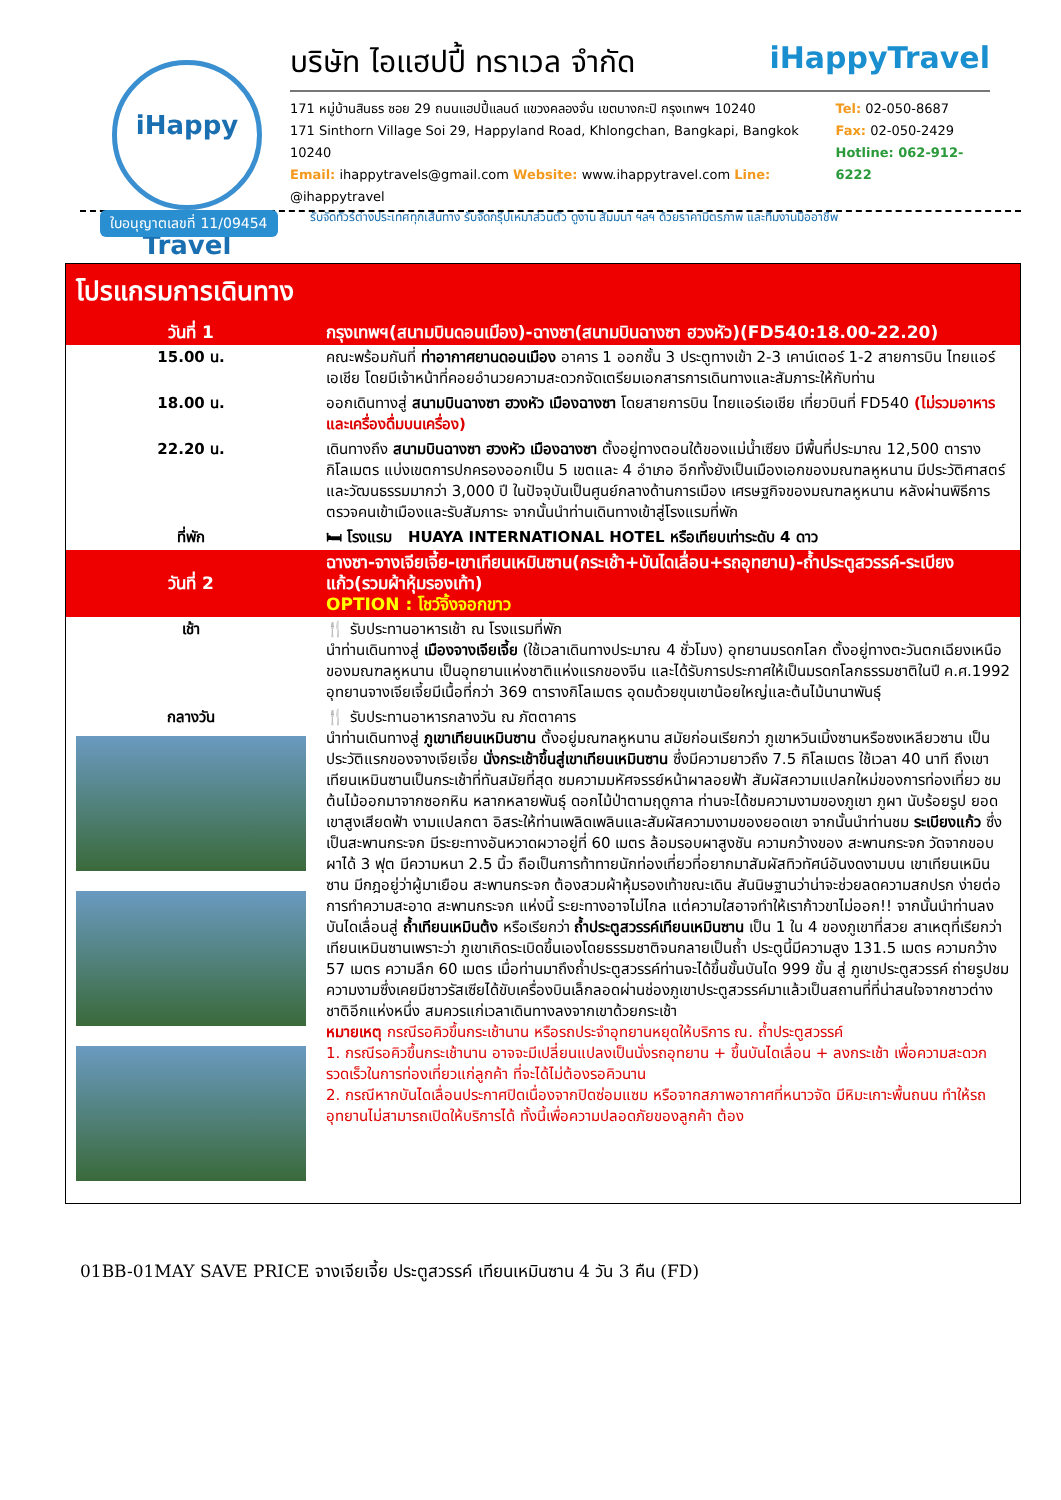iHappy Travel
บริษัท ไอแฮปปี้ ทราเวล จำกัด iHappyTravel
171 หมู่บ้านสินธร ซอย 29 ถนนแฮปปี้แลนด์ แขวงคลองจั่น เขตบางกะปิ กรุงเทพฯ 10240
171 Sinthorn Village Soi 29, Happyland Road, Khlongchan, Bangkapi, Bangkok 10240
Email: ihappytravels@gmail.com Website: www.ihappytravel.com Line: @ihappytravel
Tel: 02-050-8687
Fax: 02-050-2429
Hotline: 062-912-6222
รับจัดทัวร์ต่างประเทศทุกเส้นทาง รับจัดกรุ๊ปเหมาส่วนตัว ดูงาน สัมมนา ฯลฯ ด้วยราคามิตรภาพ และทีมงานมืออาชีพ
ใบอนุญาตเลขที่ 11/09454
โปรแกรมการเดินทาง
| วันที่ 1 | กรุงเทพฯ(สนามบินดอนเมือง)-ฉางซา(สนามบินฉางซา ฮวงหัว)(FD540:18.00-22.20) |
| 15.00 น. | คณะพร้อมกันที่ ท่าอากาศยานดอนเมือง อาคาร 1 ออกชั้น 3 ประตูทางเข้า 2-3 เคาน์เตอร์ 1-2 สายการบิน ไทยแอร์เอเชีย โดยมีเจ้าหน้าที่คอยอำนวยความสะดวกจัดเตรียมเอกสารการเดินทางและสัมภาระให้กับท่าน |
| 18.00 น. | ออกเดินทางสู่ สนามบินฉางซา ฮวงหัว เมืองฉางซา โดยสายการบิน ไทยแอร์เอเชีย เที่ยวบินที่ FD540 (ไม่รวมอาหารและเครื่องดื่มบนเครื่อง) |
| 22.20 น. | เดินทางถึง สนามบินฉางซา ฮวงหัว เมืองฉางซา ตั้งอยู่ทางตอนใต้ของแม่น้ำเซียง มีพื้นที่ประมาณ 12,500 ตารางกิโลเมตร แบ่งเขตการปกครองออกเป็น 5 เขตและ 4 อำเภอ อีกทั้งยังเป็นเมืองเอกของมณฑลหูหนาน มีประวัติศาสตร์และวัฒนธรรมมากว่า 3,000 ปี ในปัจจุบันเป็นศูนย์กลางด้านการเมือง เศรษฐกิจของมณฑลหูหนาน หลังผ่านพิธีการตรวจคนเข้าเมืองและรับสัมภาระ จากนั้นนำท่านเดินทางเข้าสู่โรงแรมที่พัก |
| ที่พัก | 🛏 โรงแรม HUAYA INTERNATIONAL HOTEL หรือเทียบเท่าระดับ 4 ดาว |
| วันที่ 2 | ฉางซา-จางเจียเจี้ย-เขาเทียนเหมินซาน(กระเช้า+บันไดเลื่อน+รถอุทยาน)-ถ้ำประตูสวรรค์-ระเบียงแก้ว(รวมผ้าหุ้มรองเท้า) OPTION : โชว์จิ้งจอกขาว |
| เช้า | 🍴 รับประทานอาหารเช้า ณ โรงแรมที่พัก นำท่านเดินทางสู่ เมืองจางเจียเจี้ย (ใช้เวลาเดินทางประมาณ 4 ชั่วโมง) อุทยานมรดกโลก ตั้งอยู่ทางตะวันตกเฉียงเหนือของมณฑลหูหนาน เป็นอุทยานแห่งชาติแห่งแรกของจีน และได้รับการประกาศให้เป็นมรดกโลกธรรมชาติในปี ค.ศ.1992 อุทยานจางเจียเจี้ยมีเนื้อที่กว่า 369 ตารางกิโลเมตร อุดมด้วยขุนเขาน้อยใหญ่และต้นไม้นานาพันธุ์ |
| กลางวัน | 🍴 รับประทานอาหารกลางวัน ณ ภัตตาคาร นำท่านเดินทางสู่ ภูเขาเทียนเหมินซาน ตั้งอยู่มณฑลหูหนาน สมัยก่อนเรียกว่า ภูเขาหวินเมิ้งซานหรือซงเหลียวซาน เป็นประวัติแรกของจางเจียเจี้ย นั่งกระเช้าขึ้นสู่เขาเทียนเหมินซาน ซึ่งมีความยาวถึง 7.5 กิโลเมตร ใช้เวลา 40 นาที ถึงเขาเทียนเหมินซานเป็นกระเช้าที่ทันสมัยที่สุด ชมความมหัศจรรย์หน้าผาลอยฟ้า สัมผัสความแปลกใหม่ของการท่องเที่ยว ชมต้นไม้ออกมาจากซอกหิน หลากหลายพันธุ์ ดอกไม้ป่าตามฤดูกาล ท่านจะได้ชมความงามของภูเขา ภูผา นับร้อยรูป ยอดเขาสูงเสียดฟ้า งามแปลกตา อิสระให้ท่านเพลิดเพลินและสัมผัสความงามของยอดเขา จากนั้นนำท่านชม ระเบียงแก้ว ซึ่งเป็นสะพานกระจก มีระยะทางอันหวาดผวาอยู่ที่ 60 เมตร ล้อมรอบผาสูงชัน ความกว้างของ สะพานกระจก วัดจากขอบผาได้ 3 ฟุต มีความหนา 2.5 นิ้ว ถือเป็นการท้าทายนักท่องเที่ยวที่อยากมาสัมผัสทิวทัศน์อันงดงามบน เขาเทียนเหมินซาน มีกฎอยู่ว่าผู้มาเยือน สะพานกระจก ต้องสวมผ้าหุ้มรองเท้าขณะเดิน สันนิษฐานว่าน่าจะช่วยลดความสกปรก ง่ายต่อการทำความสะอาด สะพานกระจก แห่งนี้ ระยะทางอาจไม่ไกล แต่ความใสอาจทำให้เราก้าวขาไม่ออก!! จากนั้นนำท่านลงบันไดเลื่อนสู่ ถ้ำเทียนเหมินต้ง หรือเรียกว่า ถ้ำประตูสวรรค์เทียนเหมินซาน เป็น 1 ใน 4 ของภูเขาที่สวย สาเหตุที่เรียกว่าเทียนเหมินซานเพราะว่า ภูเขาเกิดระเบิดขึ้นเองโดยธรรมชาติจนกลายเป็นถ้ำ ประตูนี้มีความสูง 131.5 เมตร ความกว้าง 57 เมตร ความลึก 60 เมตร เมื่อท่านมาถึงถ้ำประตูสวรรค์ท่านจะได้ขึ้นขั้นบันได 999 ขั้น สู่ ภูเขาประตูสวรรค์ ถ่ายรูปชมความงามซึ่งเคยมีชาวรัสเซียได้ขับเครื่องบินเล็กลอดผ่านช่องภูเขาประตูสวรรค์มาแล้วเป็นสถานที่ที่น่าสนใจจากชาวต่างชาติอีกแห่งหนึ่ง สมควรแก่เวลาเดินทางลงจากเขาด้วยกระเช้า หมายเหตุ กรณีรอคิวขึ้นกระเช้านาน หรือรถประจำอุทยานหยุดให้บริการ ณ. ถ้ำประตูสวรรค์ 1. กรณีรอคิวขึ้นกระเช้านาน อาจจะมีเปลี่ยนแปลงเป็นนั่งรถอุทยาน + ขึ้นบันไดเลื่อน + ลงกระเช้า เพื่อความสะดวกรวดเร็วในการท่องเที่ยวแก่ลูกค้า ที่จะได้ไม่ต้องรอคิวนาน 2. กรณีหากบันไดเลื่อนประกาศปิดเนื่องจากปิดซ่อมแซม หรือจากสภาพอากาศที่หนาวจัด มีหิมะเกาะพื้นถนน ทำให้รถอุทยานไม่สามารถเปิดให้บริการได้ ทั้งนี้เพื่อความปลอดภัยของลูกค้า ต้อง |
01BB-01MAY SAVE PRICE จางเจียเจี้ย ประตูสวรรค์ เทียนเหมินซาน 4 วัน 3 คืน (FD)